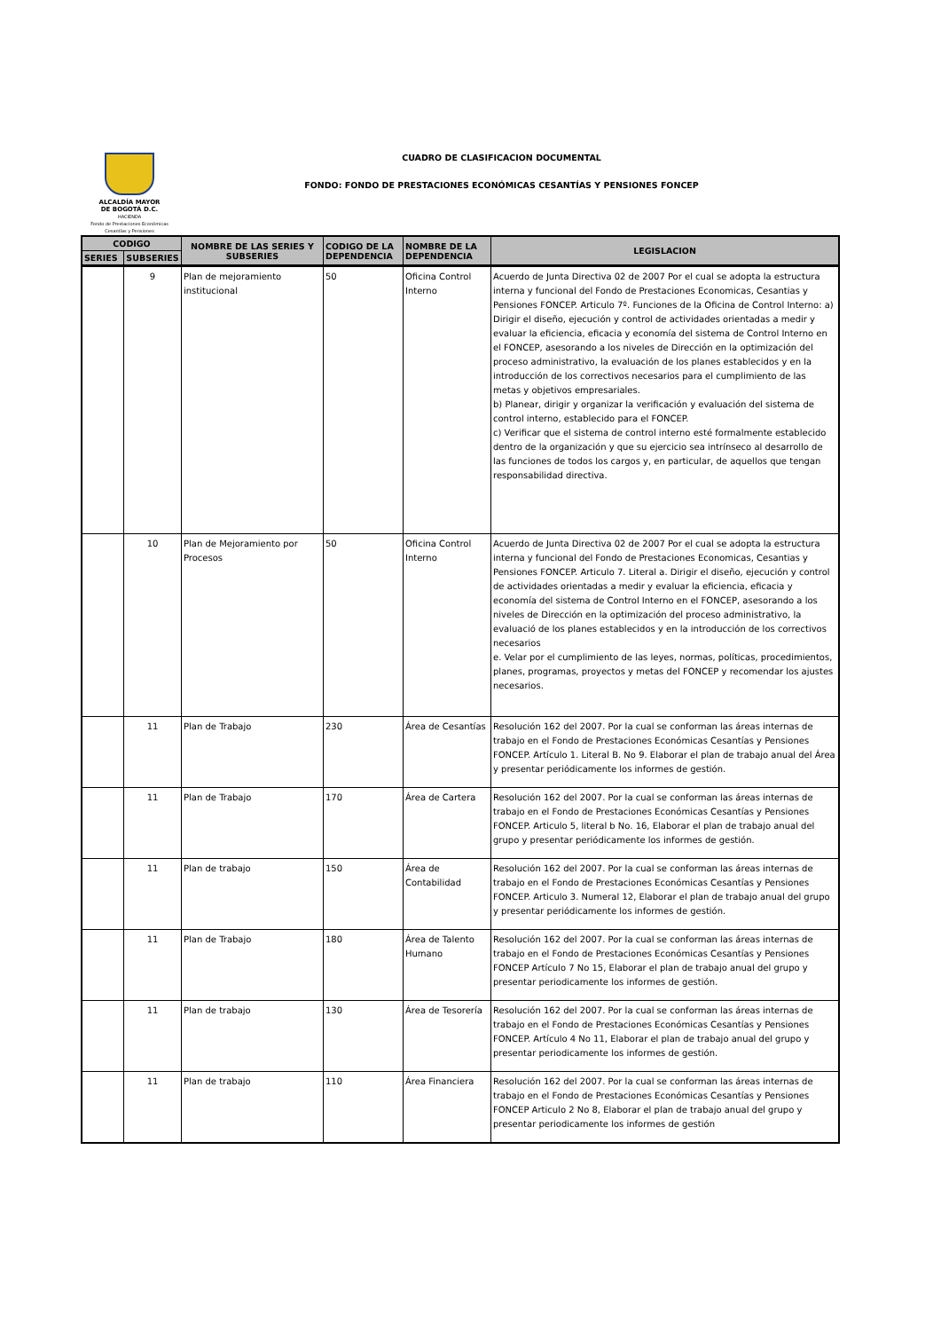ALCALDÍA MAYOR
DE BOGOTÁ D.C.
HACIENDA
Fondo de Prestaciones Económicas Cesantías y Pensiones
CUADRO DE CLASIFICACION DOCUMENTAL
FONDO: FONDO DE PRESTACIONES ECONÓMICAS CESANTÍAS Y PENSIONES FONCEP
| CODIGO | | NOMBRE DE LAS SERIES Y SUBSERIES | CODIGO DE LA DEPENDENCIA | NOMBRE DE LA DEPENDENCIA | LEGISLACION |
| --- | --- | --- | --- | --- | --- |
| SERIES | SUBSERIES | | | | |
| | 9 | Plan de mejoramiento institucional | 50 | Oficina Control Interno | Acuerdo de Junta Directiva 02 de 2007 Por el cual se adopta la estructura interna y funcional del Fondo de Prestaciones Economicas, Cesantias y Pensiones FONCEP. Articulo 7º. Funciones de la Oficina de Control Interno: a) Dirigir el diseño, ejecución y control de actividades orientadas a medir y evaluar la eficiencia, eficacia y economía del sistema de Control Interno en el FONCEP, asesorando a los niveles de Dirección en la optimización del proceso administrativo, la evaluación de los planes establecidos y en la introducción de los correctivos necesarios para el cumplimiento de las metas y objetivos empresariales. b) Planear, dirigir y organizar la verificación y evaluación del sistema de control interno, establecido para el FONCEP. c) Verificar que el sistema de control interno esté formalmente establecido dentro de la organización y que su ejercicio sea intrínseco al desarrollo de las funciones de todos los cargos y, en particular, de aquellos que tengan responsabilidad directiva. |
| | 10 | Plan de Mejoramiento por Procesos | 50 | Oficina Control Interno | Acuerdo de Junta Directiva 02 de 2007 Por el cual se adopta la estructura interna y funcional del Fondo de Prestaciones Economicas, Cesantias y Pensiones FONCEP. Articulo 7. Literal a. Dirigir el diseño, ejecución y control de actividades orientadas a medir y evaluar la eficiencia, eficacia y economía del sistema de Control Interno en el FONCEP, asesorando a los niveles de Dirección en la optimización del proceso administrativo, la evaluació de los planes establecidos y en la introducción de los correctivos necesarios e. Velar por el cumplimiento de las leyes, normas, políticas, procedimientos, planes, programas, proyectos y metas del FONCEP y recomendar los ajustes necesarios. |
| | 11 | Plan de Trabajo | 230 | Área de Cesantías | Resolución 162 del 2007. Por la cual se conforman las áreas internas de trabajo en el Fondo de Prestaciones Económicas Cesantías y Pensiones FONCEP. Artículo 1. Literal B. No 9. Elaborar el plan de trabajo anual del Área y presentar periódicamente los informes de gestión. |
| | 11 | Plan de Trabajo | 170 | Área de Cartera | Resolución 162 del 2007. Por la cual se conforman las áreas internas de trabajo en el Fondo de Prestaciones Económicas Cesantías y Pensiones FONCEP. Articulo 5, literal b No. 16, Elaborar el plan de trabajo anual del grupo y presentar periódicamente los informes de gestión. |
| | 11 | Plan de trabajo | 150 | Área de Contabilidad | Resolución 162 del 2007. Por la cual se conforman las áreas internas de trabajo en el Fondo de Prestaciones Económicas Cesantías y Pensiones FONCEP. Articulo 3. Numeral 12, Elaborar el plan de trabajo anual del grupo y presentar periódicamente los informes de gestión. |
| | 11 | Plan de Trabajo | 180 | Área de Talento Humano | Resolución 162 del 2007. Por la cual se conforman las áreas internas de trabajo en el Fondo de Prestaciones Económicas Cesantías y Pensiones FONCEP Artículo 7 No 15, Elaborar el plan de trabajo anual del grupo y presentar periodicamente los informes de gestión. |
| | 11 | Plan de trabajo | 130 | Área de Tesorería | Resolución 162 del 2007. Por la cual se conforman las áreas internas de trabajo en el Fondo de Prestaciones Económicas Cesantías y Pensiones FONCEP. Artículo 4 No 11, Elaborar el plan de trabajo anual del grupo y presentar periodicamente los informes de gestión. |
| | 11 | Plan de trabajo | 110 | Área Financiera | Resolución 162 del 2007. Por la cual se conforman las áreas internas de trabajo en el Fondo de Prestaciones Económicas Cesantías y Pensiones FONCEP Articulo 2 No 8, Elaborar el plan de trabajo anual del grupo y presentar periodicamente los informes de gestión |